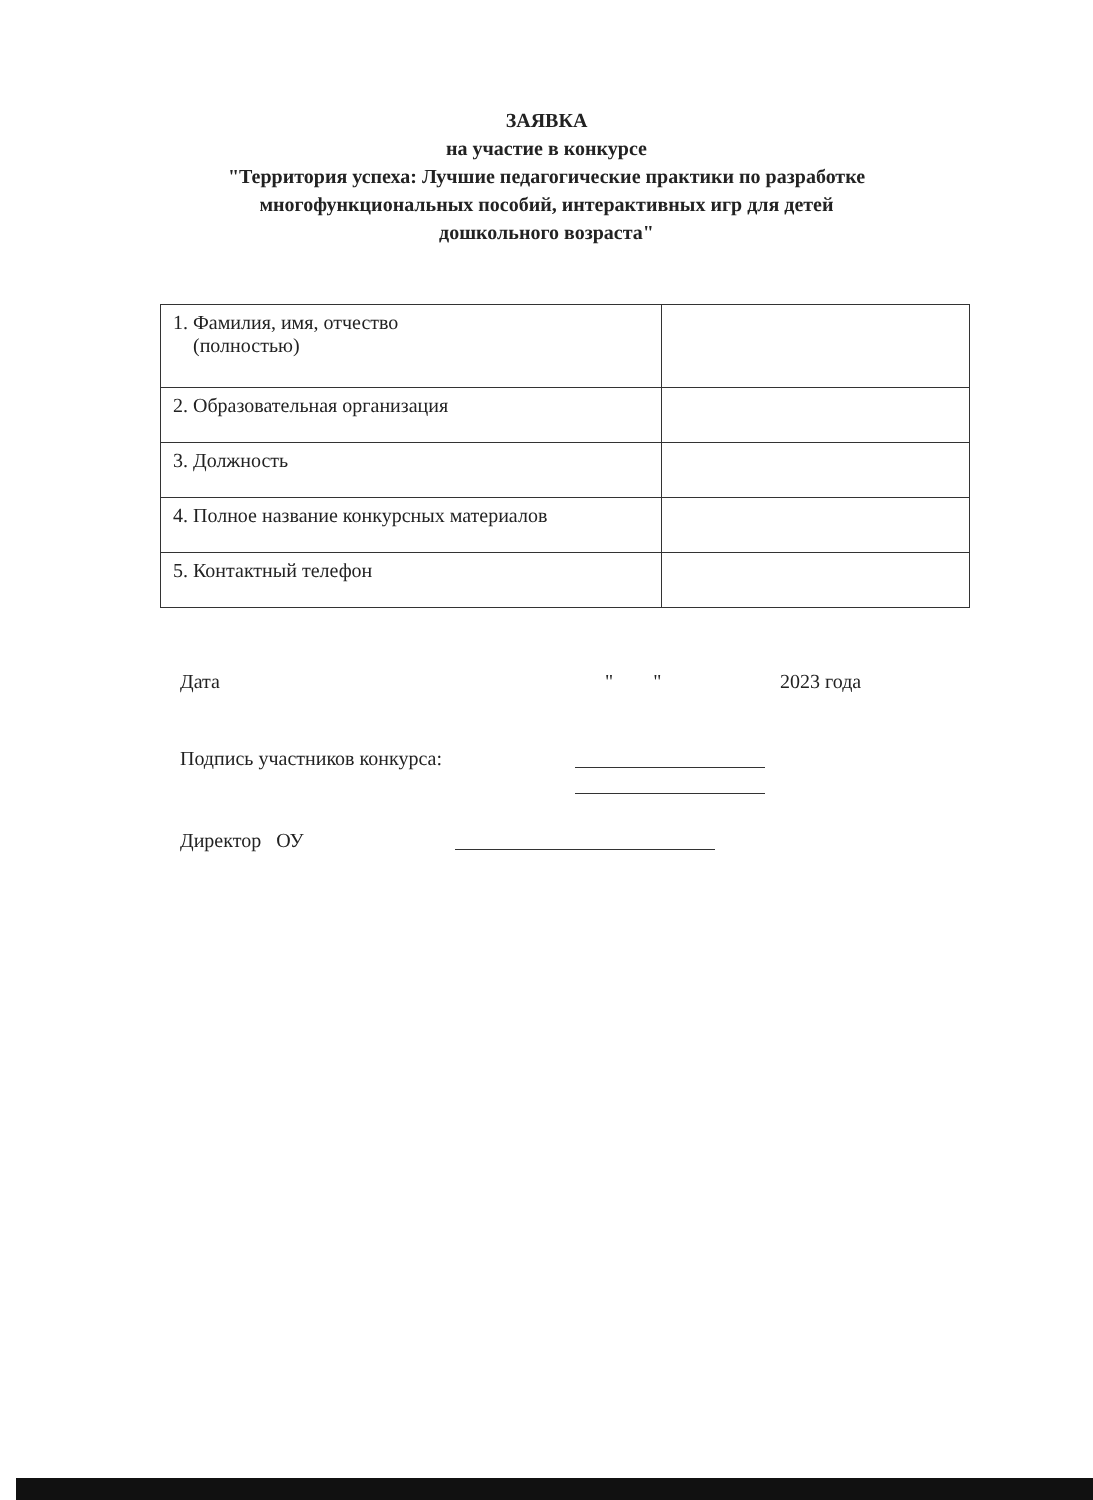ЗАЯВКА
на участие в конкурсе
"Территория успеха: Лучшие педагогические практики по разработке
многофункциональных пособий, интерактивных игр для детей
дошкольного возраста"
| 1. Фамилия, имя, отчество (полностью) | |
| 2. Образовательная организация | |
| 3. Должность | |
| 4. Полное название конкурсных материалов | |
| 5. Контактный телефон | |
Дата " " 2023 года
Подпись участников конкурса:
Директор ОУ